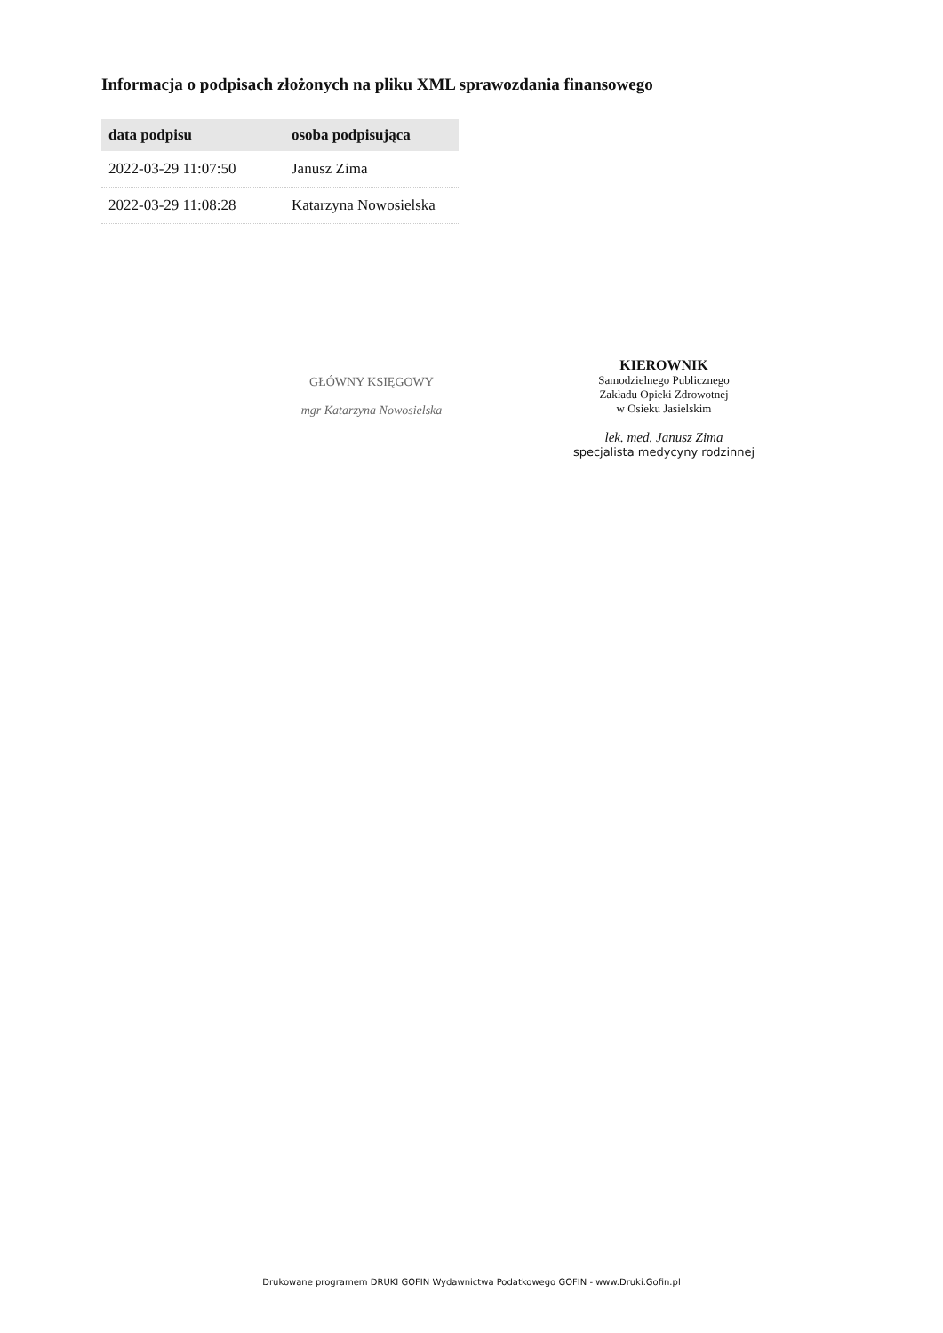Informacja o podpisach złożonych na pliku XML sprawozdania finansowego
| data podpisu | osoba podpisująca |
| --- | --- |
| 2022-03-29 11:07:50 | Janusz Zima |
| 2022-03-29 11:08:28 | Katarzyna Nowosielska |
GŁÓWNY KSIĘGOWY
mgr Katarzyna Nowosielska
KIEROWNIK
Samodzielnego Publicznego
Zakładu Opieki Zdrowotnej
w Osieku Jasielskim
lek. med. Janusz Zima
specjalista medycyny rodzinnej
Drukowane programem DRUKI GOFIN Wydawnictwa Podatkowego GOFIN - www.Druki.Gofin.pl